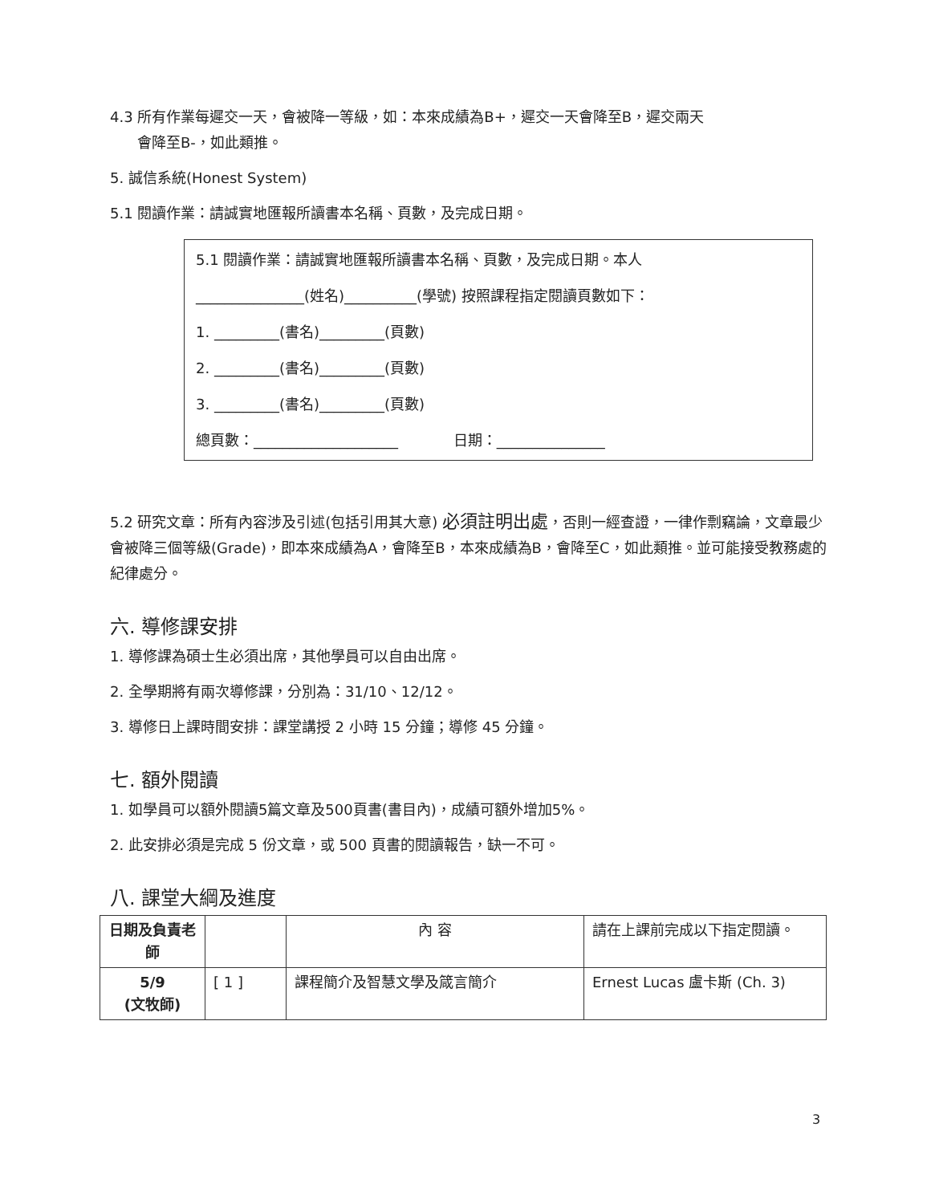4.3 所有作業每遲交一天，會被降一等級，如：本來成績為B+，遲交一天會降至B，遲交兩天
會降至B-，如此類推。
5. 誠信系統(Honest System)
5.1 閱讀作業：請誠實地匯報所讀書本名稱、頁數，及完成日期。
5.1 閱讀作業：請誠實地匯報所讀書本名稱、頁數，及完成日期。本人
_______________(姓名)__________(學號) 按照課程指定閱讀頁數如下：
1. _________(書名)_________(頁數)
2. _________(書名)_________(頁數)
3. _________(書名)_________(頁數)
總頁數：____________________ 日期：_______________
5.2 研究文章：所有內容涉及引述(包括引用其大意) 必須註明出處，否則一經查證，一律作剽竊論，文章最少會被降三個等級(Grade)，即本來成績為A，會降至B，本來成績為B，會降至C，如此類推。並可能接受教務處的紀律處分。
六. 導修課安排
1. 導修課為碩士生必須出席，其他學員可以自由出席。
2. 全學期將有兩次導修課，分別為：31/10、12/12。
3. 導修日上課時間安排：課堂講授 2 小時 15 分鐘；導修 45 分鐘。
七. 額外閱讀
1. 如學員可以額外閱讀5篇文章及500頁書(書目內)，成績可額外增加5%。
2. 此安排必須是完成 5 份文章，或 500 頁書的閱讀報告，缺一不可。
八. 課堂大綱及進度
| 日期及負責老師 | | 內 容 | 請在上課前完成以下指定閱讀。 |
| 5/9 (文牧師) | [ 1 ] | 課程簡介及智慧文學及箴言簡介 | Ernest Lucas 盧卡斯 (Ch. 3) |
3